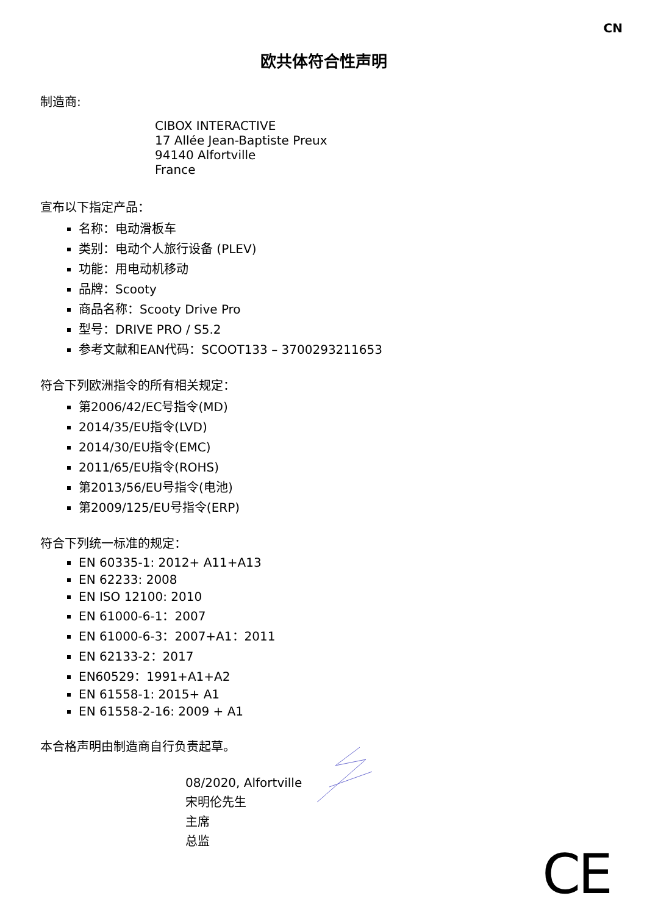CN
欧共体符合性声明
制造商:
CIBOX INTERACTIVE
17 Allée Jean-Baptiste Preux
94140 Alfortville
France
宣布以下指定产品：
名称：电动滑板车
类别：电动个人旅行设备 (PLEV)
功能：用电动机移动
品牌：Scooty
商品名称：Scooty Drive Pro
型号：DRIVE PRO / S5.2
参考文献和EAN代码：SCOOT133 – 3700293211653
符合下列欧洲指令的所有相关规定：
第2006/42/EC号指令(MD)
2014/35/EU指令(LVD)
2014/30/EU指令(EMC)
2011/65/EU指令(ROHS)
第2013/56/EU号指令(电池)
第2009/125/EU号指令(ERP)
符合下列统一标准的规定：
EN 60335-1: 2012+ A11+A13
EN 62233: 2008
EN ISO 12100: 2010
EN 61000-6-1：2007
EN 61000-6-3：2007+A1：2011
EN 62133-2：2017
EN60529：1991+A1+A2
EN 61558-1: 2015+ A1
EN 61558-2-16: 2009 + A1
本合格声明由制造商自行负责起草。
08/2020, Alfortville
宋明伦先生
主席
总监
CE